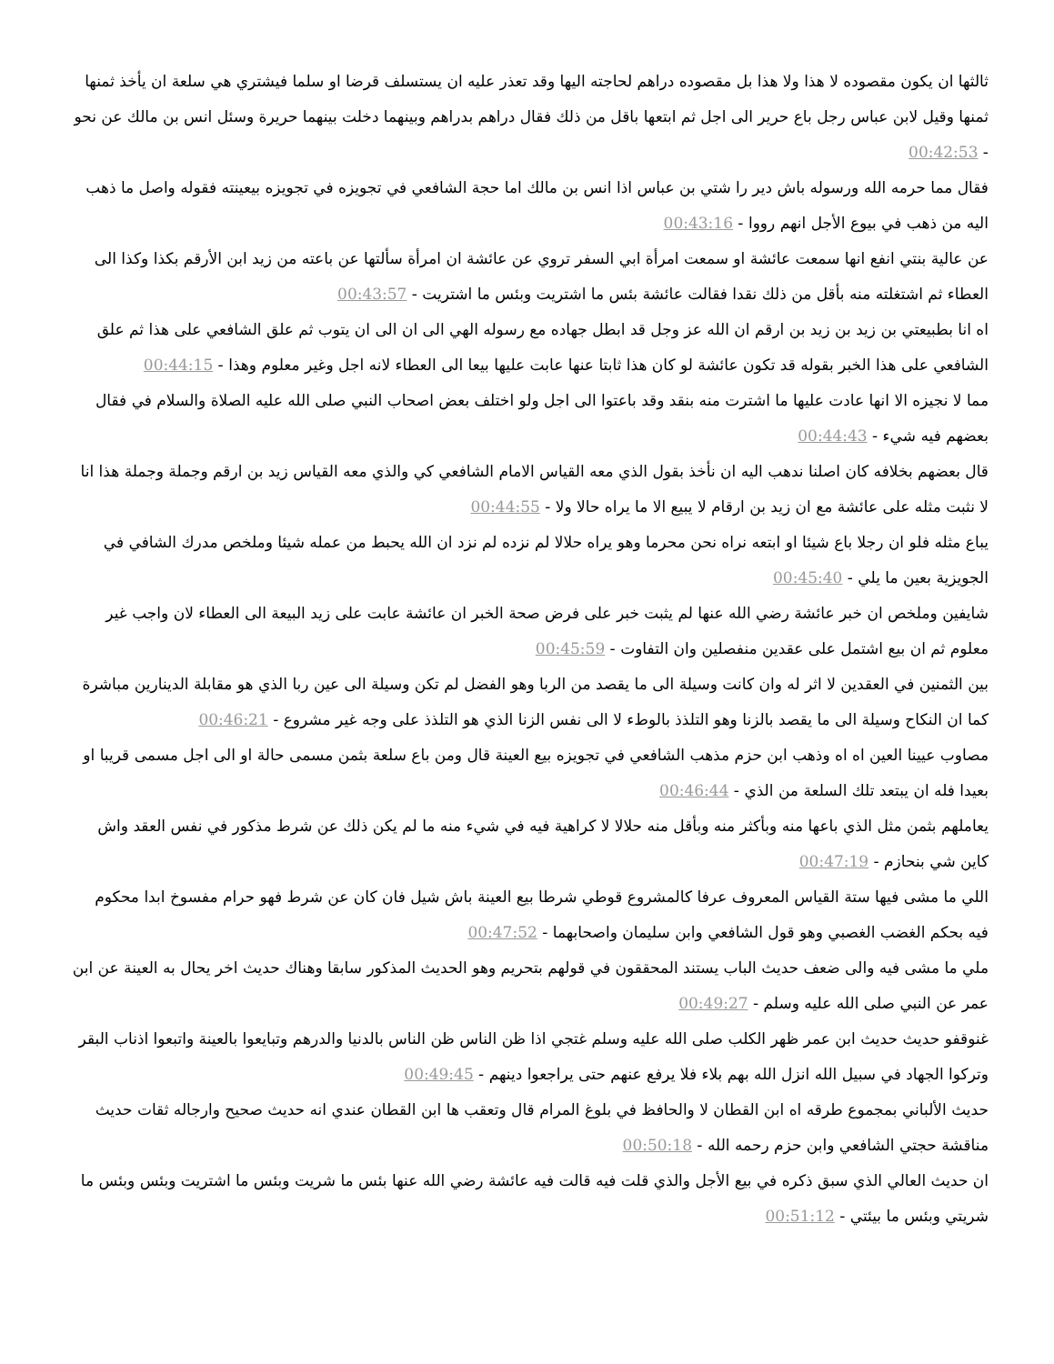ثالثها ان يكون مقصوده لا هذا ولا هذا بل مقصوده دراهم لحاجته اليها وقد تعذر عليه ان يستسلف قرضا او سلما فيشتري هي سلعة ان يأخذ ثمنها ثمنها وقيل لابن عباس رجل باع حرير الى اجل ثم ابتعها باقل من ذلك فقال دراهم بدراهم وبينهما دخلت بينهما حريرة وسئل انس بن مالك عن نحو - 00:42:53
فقال مما حرمه الله ورسوله باش دير را شتي بن عباس اذا انس بن مالك اما حجة الشافعي في تجويزه في تجويزه بيعينته فقوله واصل ما ذهب اليه من ذهب في بيوع الأجل انهم رووا - 00:43:16
عن عالية بنتي انفع انها سمعت عائشة او سمعت امرأة ابي السفر تروي عن عائشة ان امرأة سألتها عن باعته من زيد ابن الأرقم بكذا وكذا الى العطاء ثم اشتغلته منه بأقل من ذلك نقدا فقالت عائشة بئس ما اشتريت وبئس ما اشتريت - 00:43:57
اه انا بطبيعتي بن زيد بن زيد بن ارقم ان الله عز وجل قد ابطل جهاده مع رسوله الهي الى ان الى ان يتوب ثم علق الشافعي على هذا ثم علق الشافعي على هذا الخبر بقوله قد تكون عائشة لو كان هذا ثابتا عنها عابت عليها بيعا الى العطاء لانه اجل وغير معلوم وهذا - 00:44:15
مما لا نجيزه الا انها عادت عليها ما اشترت منه بنقد وقد باعتوا الى اجل ولو اختلف بعض اصحاب النبي صلى الله عليه الصلاة والسلام في فقال بعضهم فيه شيء - 00:44:43
قال بعضهم بخلافه كان اصلنا ندهب اليه ان نأخذ بقول الذي معه القياس الامام الشافعي كي والذي معه القياس زيد بن ارقم وجملة وجملة هذا انا لا نثبت مثله على عائشة مع ان زيد بن ارقام لا يبيع الا ما يراه حالا ولا - 00:44:55
يباع مثله فلو ان رجلا باع شيئا او ابتعه نراه نحن محرما وهو يراه حلالا لم نزده لم نزد ان الله يحبط من عمله شيئا وملخص مدرك الشافي في الجويزية بعين ما يلي - 00:45:40
شايفين وملخص ان خبر عائشة رضي الله عنها لم يثبت خبر على فرض صحة الخبر ان عائشة عابت على زيد البيعة الى العطاء لان واجب غير معلوم ثم ان بيع اشتمل على عقدين منفصلين وان التفاوت - 00:45:59
بين الثمنين في العقدين لا اثر له وان كانت وسيلة الى ما يقصد من الربا وهو الفضل لم تكن وسيلة الى عين ربا الذي هو مقابلة الدينارين مباشرة كما ان النكاح وسيلة الى ما يقصد بالزنا وهو التلذذ بالوطء لا الى نفس الزنا الذي هو التلذذ على وجه غير مشروع - 00:46:21
مصاوب عيينا العين اه اه وذهب ابن حزم مذهب الشافعي في تجويزه بيع العينة قال ومن باع سلعة بثمن مسمى حالة او الى اجل مسمى قريبا او بعيدا فله ان يبتعد تلك السلعة من الذي - 00:46:44
يعاملهم بثمن مثل الذي باعها منه وبأكثر منه وبأقل منه حلالا لا كراهية فيه في شيء منه ما لم يكن ذلك عن شرط مذكور في نفس العقد واش كاين شي بنحازم - 00:47:19
اللي ما مشى فيها ستة القياس المعروف عرفا كالمشروع قوطي شرطا بيع العينة باش شيل فان كان عن شرط فهو حرام مفسوخ ابدا محكوم فيه بحكم الغضب الغصبي وهو قول الشافعي وابن سليمان واصحابهما - 00:47:52
ملي ما مشى فيه والى ضعف حديث الباب يستند المحققون في قولهم بتحريم وهو الحديث المذكور سابقا وهناك حديث اخر يحال به العينة عن ابن عمر عن النبي صلى الله عليه وسلم - 00:49:27
غنوقفو حديث حديث ابن عمر ظهر الكلب صلى الله عليه وسلم غتجي اذا ظن الناس ظن الناس بالدنيا والدرهم وتبايعوا بالعينة واتبعوا اذناب البقر وتركوا الجهاد في سبيل الله انزل الله بهم بلاء فلا يرفع عنهم حتى يراجعوا دينهم - 00:49:45
حديث الألباني بمجموع طرقه اه ابن القطان لا والحافظ في بلوغ المرام قال وتعقب ها ابن القطان عندي انه حديث صحيح وارجاله ثقات حديث مناقشة حجتي الشافعي وابن حزم رحمه الله - 00:50:18
ان حديث العالي الذي سبق ذكره في بيع الأجل والذي قلت فيه قالت فيه عائشة رضي الله عنها بئس ما شريت وبئس ما اشتريت وبئس وبئس ما شريتي وبئس ما بيئتي - 00:51:12